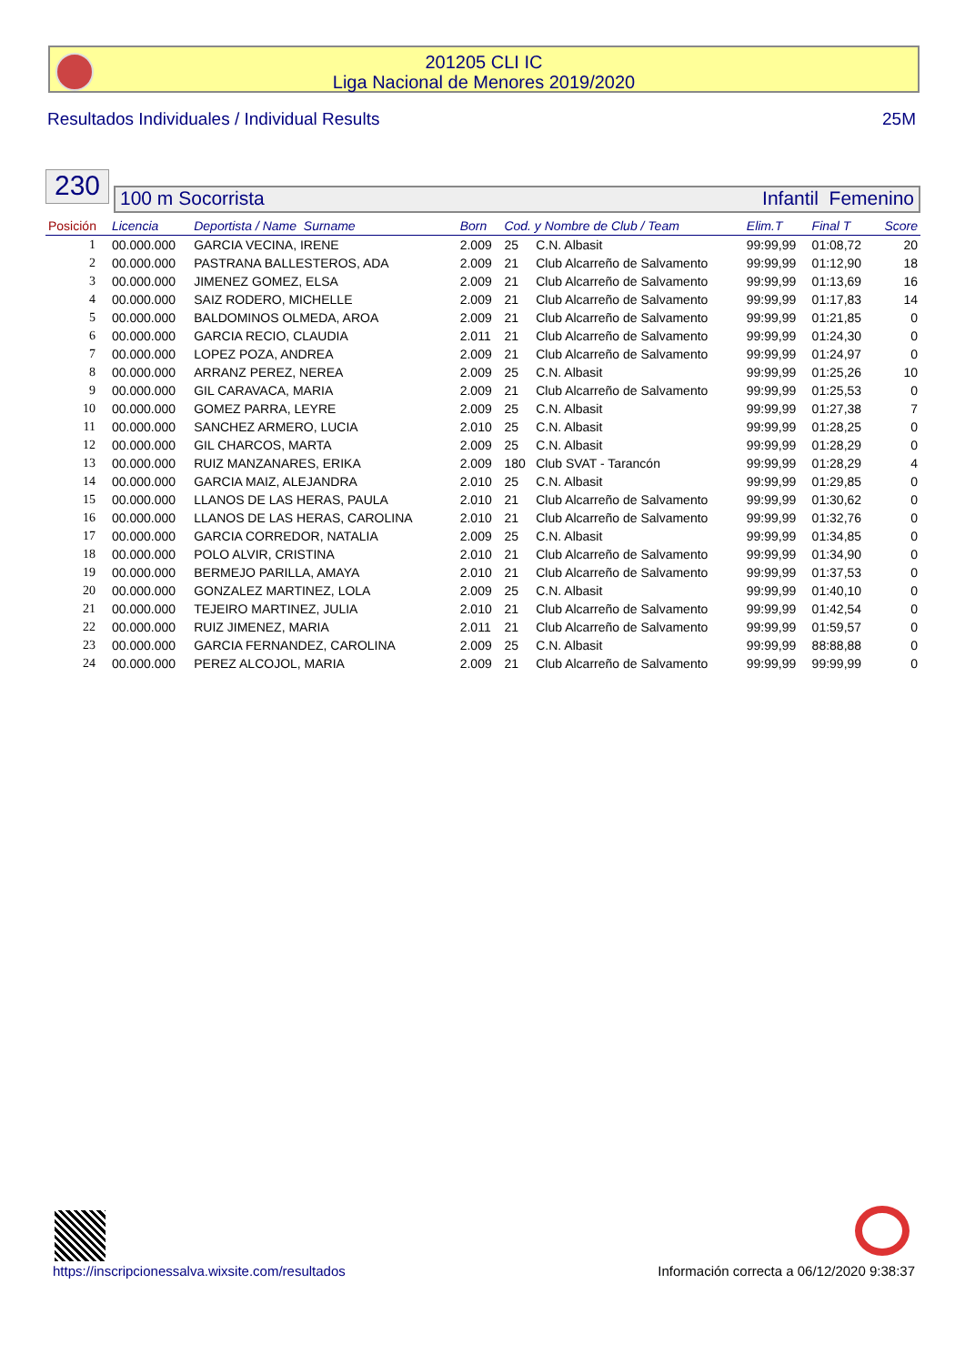201205 CLI IC
Liga Nacional de Menores 2019/2020
Resultados Individuales / Individual Results 25M
230
100 m Socorrista Infantil Femenino
| Posición | Licencia | Deportista / Name Surname | Born | Cod. y Nombre de Club / Team | | Elim.T | Final T | Score |
| --- | --- | --- | --- | --- | --- | --- | --- | --- |
| 1 | 00.000.000 | GARCIA VECINA, IRENE | 2.009 | 25 | C.N. Albasit | 99:99,99 | 01:08,72 | 20 |
| 2 | 00.000.000 | PASTRANA BALLESTEROS, ADA | 2.009 | 21 | Club Alcarreño de Salvamento | 99:99,99 | 01:12,90 | 18 |
| 3 | 00.000.000 | JIMENEZ GOMEZ, ELSA | 2.009 | 21 | Club Alcarreño de Salvamento | 99:99,99 | 01:13,69 | 16 |
| 4 | 00.000.000 | SAIZ RODERO, MICHELLE | 2.009 | 21 | Club Alcarreño de Salvamento | 99:99,99 | 01:17,83 | 14 |
| 5 | 00.000.000 | BALDOMINOS OLMEDA, AROA | 2.009 | 21 | Club Alcarreño de Salvamento | 99:99,99 | 01:21,85 | 0 |
| 6 | 00.000.000 | GARCIA RECIO, CLAUDIA | 2.011 | 21 | Club Alcarreño de Salvamento | 99:99,99 | 01:24,30 | 0 |
| 7 | 00.000.000 | LOPEZ POZA, ANDREA | 2.009 | 21 | Club Alcarreño de Salvamento | 99:99,99 | 01:24,97 | 0 |
| 8 | 00.000.000 | ARRANZ PEREZ, NEREA | 2.009 | 25 | C.N. Albasit | 99:99,99 | 01:25,26 | 10 |
| 9 | 00.000.000 | GIL CARAVACA, MARIA | 2.009 | 21 | Club Alcarreño de Salvamento | 99:99,99 | 01:25,53 | 0 |
| 10 | 00.000.000 | GOMEZ PARRA, LEYRE | 2.009 | 25 | C.N. Albasit | 99:99,99 | 01:27,38 | 7 |
| 11 | 00.000.000 | SANCHEZ ARMERO, LUCIA | 2.010 | 25 | C.N. Albasit | 99:99,99 | 01:28,25 | 0 |
| 12 | 00.000.000 | GIL CHARCOS, MARTA | 2.009 | 25 | C.N. Albasit | 99:99,99 | 01:28,29 | 0 |
| 13 | 00.000.000 | RUIZ MANZANARES, ERIKA | 2.009 | 180 | Club SVAT - Tarancón | 99:99,99 | 01:28,29 | 4 |
| 14 | 00.000.000 | GARCIA MAIZ, ALEJANDRA | 2.010 | 25 | C.N. Albasit | 99:99,99 | 01:29,85 | 0 |
| 15 | 00.000.000 | LLANOS DE LAS HERAS, PAULA | 2.010 | 21 | Club Alcarreño de Salvamento | 99:99,99 | 01:30,62 | 0 |
| 16 | 00.000.000 | LLANOS DE LAS HERAS, CAROLINA | 2.010 | 21 | Club Alcarreño de Salvamento | 99:99,99 | 01:32,76 | 0 |
| 17 | 00.000.000 | GARCIA CORREDOR, NATALIA | 2.009 | 25 | C.N. Albasit | 99:99,99 | 01:34,85 | 0 |
| 18 | 00.000.000 | POLO ALVIR, CRISTINA | 2.010 | 21 | Club Alcarreño de Salvamento | 99:99,99 | 01:34,90 | 0 |
| 19 | 00.000.000 | BERMEJO PARILLA, AMAYA | 2.010 | 21 | Club Alcarreño de Salvamento | 99:99,99 | 01:37,53 | 0 |
| 20 | 00.000.000 | GONZALEZ MARTINEZ, LOLA | 2.009 | 25 | C.N. Albasit | 99:99,99 | 01:40,10 | 0 |
| 21 | 00.000.000 | TEJEIRO MARTINEZ, JULIA | 2.010 | 21 | Club Alcarreño de Salvamento | 99:99,99 | 01:42,54 | 0 |
| 22 | 00.000.000 | RUIZ JIMENEZ, MARIA | 2.011 | 21 | Club Alcarreño de Salvamento | 99:99,99 | 01:59,57 | 0 |
| 23 | 00.000.000 | GARCIA FERNANDEZ, CAROLINA | 2.009 | 25 | C.N. Albasit | 99:99,99 | 88:88,88 | 0 |
| 24 | 00.000.000 | PEREZ ALCOJOL, MARIA | 2.009 | 21 | Club Alcarreño de Salvamento | 99:99,99 | 99:99,99 | 0 |
https://inscripcionessalva.wixsite.com/resultados Información correcta a 06/12/2020 9:38:37